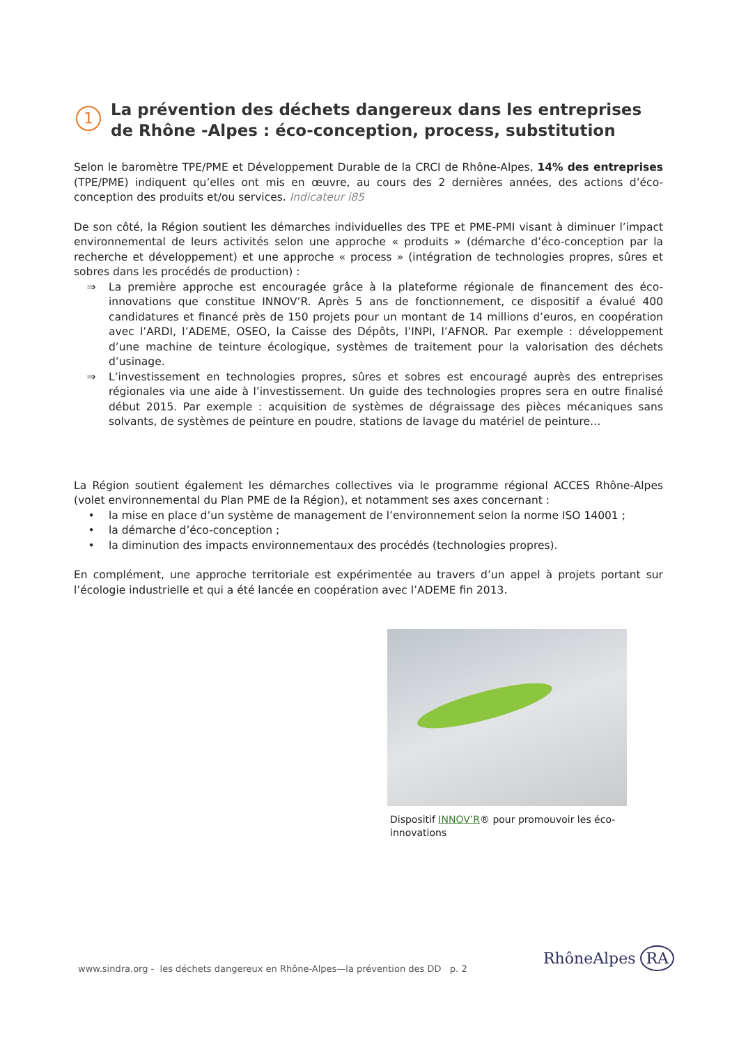1 La prévention des déchets dangereux dans les entreprises de Rhône -Alpes : éco-conception, process, substitution
Selon le baromètre TPE/PME et Développement Durable de la CRCI de Rhône-Alpes, 14% des entreprises (TPE/PME) indiquent qu’elles ont mis en œuvre, au cours des 2 dernières années, des actions d’éco-conception des produits et/ou services. Indicateur i85
De son côté, la Région soutient les démarches individuelles des TPE et PME-PMI visant à diminuer l’impact environnemental de leurs activités selon une approche « produits » (démarche d’éco-conception par la recherche et développement) et une approche « process » (intégration de technologies propres, sûres et sobres dans les procédés de production) :
⇒ La première approche est encouragée grâce à la plateforme régionale de financement des éco-innovations que constitue INNOV’R. Après 5 ans de fonctionnement, ce dispositif a évalué 400 candidatures et financé près de 150 projets pour un montant de 14 millions d’euros, en coopération avec l’ARDI, l’ADEME, OSEO, la Caisse des Dépôts, l’INPI, l’AFNOR. Par exemple : développement d’une machine de teinture écologique, systèmes de traitement pour la valorisation des déchets d’usinage.
⇒ L’investissement en technologies propres, sûres et sobres est encouragé auprès des entreprises régionales via une aide à l’investissement. Un guide des technologies propres sera en outre finalisé début 2015. Par exemple : acquisition de systèmes de dégraissage des pièces mécaniques sans solvants, de systèmes de peinture en poudre, stations de lavage du matériel de peinture…
La Région soutient également les démarches collectives via le programme régional ACCES Rhône-Alpes (volet environnemental du Plan PME de la Région), et notamment ses axes concernant :
• la mise en place d’un système de management de l’environnement selon la norme ISO 14001 ;
• la démarche d’éco-conception ;
• la diminution des impacts environnementaux des procédés (technologies propres).
En complément, une approche territoriale est expérimentée au travers d’un appel à projets portant sur l’écologie industrielle et qui a été lancée en coopération avec l’ADEME fin 2013.
Dispositif INNOV’R® pour promouvoir les éco-innovations
www.sindra.org - les déchets dangereux en Rhône-Alpes—la prévention des DD p. 2
RhôneAlpes RA